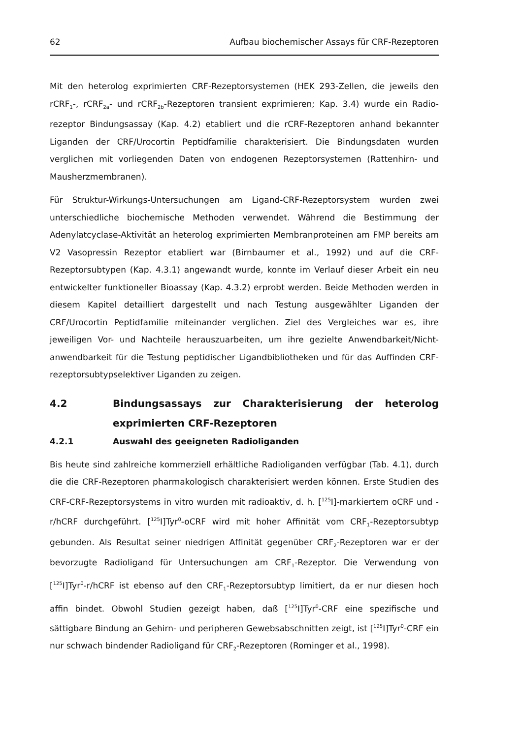62 Aufbau biochemischer Assays für CRF-Rezeptoren
Mit den heterolog exprimierten CRF-Rezeptorsystemen (HEK 293-Zellen, die jeweils den rCRF<sub>1</sub>-, rCRF<sub>2a</sub>- und rCRF<sub>2b</sub>-Rezeptoren transient exprimieren; Kap. 3.4) wurde ein Radio-rezeptor Bindungsassay (Kap. 4.2) etabliert und die rCRF-Rezeptoren anhand bekannter Liganden der CRF/Urocortin Peptidfamilie charakterisiert. Die Bindungsdaten wurden verglichen mit vorliegenden Daten von endogenen Rezeptorsystemen (Rattenhirn- und Mausherzmembranen).
Für Struktur-Wirkungs-Untersuchungen am Ligand-CRF-Rezeptorsystem wurden zwei unterschiedliche biochemische Methoden verwendet. Während die Bestimmung der Adenylatcyclase-Aktivität an heterolog exprimierten Membranproteinen am FMP bereits am V2 Vasopressin Rezeptor etabliert war (Birnbaumer et al., 1992) und auf die CRF-Rezeptorsubtypen (Kap. 4.3.1) angewandt wurde, konnte im Verlauf dieser Arbeit ein neu entwickelter funktioneller Bioassay (Kap. 4.3.2) erprobt werden. Beide Methoden werden in diesem Kapitel detailliert dargestellt und nach Testung ausgewählter Liganden der CRF/Urocortin Peptidfamilie miteinander verglichen. Ziel des Vergleiches war es, ihre jeweiligen Vor- und Nachteile herauszuarbeiten, um ihre gezielte Anwendbarkeit/Nicht-anwendbarkeit für die Testung peptidischer Ligandbibliotheken und für das Auffinden CRF-rezeptorsubtypselektiver Liganden zu zeigen.
4.2 Bindungsassays zur Charakterisierung der heterolog exprimierten CRF-Rezeptoren
4.2.1 Auswahl des geeigneten Radioliganden
Bis heute sind zahlreiche kommerziell erhältliche Radioliganden verfügbar (Tab. 4.1), durch die die CRF-Rezeptoren pharmakologisch charakterisiert werden können. Erste Studien des CRF-CRF-Rezeptorsystems in vitro wurden mit radioaktiv, d. h. [<sup>125</sup>I]-markiertem oCRF und -r/hCRF durchgeführt. [<sup>125</sup>I]Tyr<sup>0</sup>-oCRF wird mit hoher Affinität vom CRF<sub>1</sub>-Rezeptorsubtyp gebunden. Als Resultat seiner niedrigen Affinität gegenüber CRF<sub>2</sub>-Rezeptoren war er der bevorzugte Radioligand für Untersuchungen am CRF<sub>1</sub>-Rezeptor. Die Verwendung von [<sup>125</sup>I]Tyr<sup>0</sup>-r/hCRF ist ebenso auf den CRF<sub>1</sub>-Rezeptorsubtyp limitiert, da er nur diesen hoch affin bindet. Obwohl Studien gezeigt haben, daß [<sup>125</sup>I]Tyr<sup>0</sup>-CRF eine spezifische und sättigbare Bindung an Gehirn- und peripheren Gewebsabschnitten zeigt, ist [<sup>125</sup>I]Tyr<sup>0</sup>-CRF ein nur schwach bindender Radioligand für CRF<sub>2</sub>-Rezeptoren (Rominger et al., 1998).